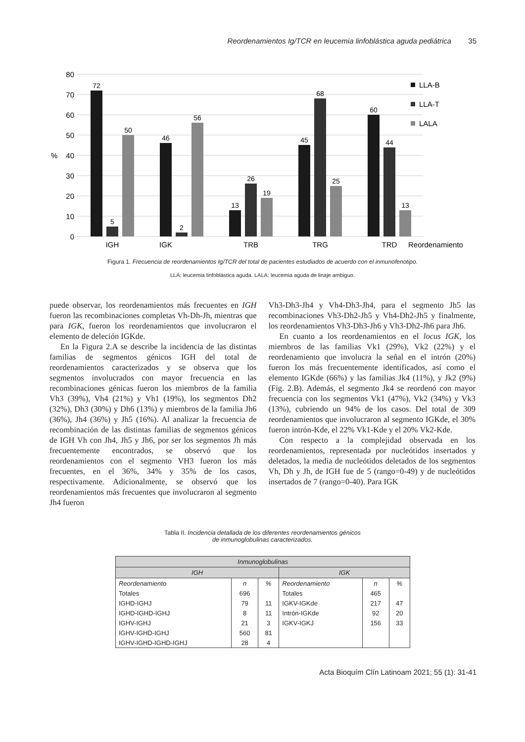Reordenamientos Ig/TCR en leucemia linfoblástica aguda pediátrica 35
80
70
60
50
40
30
20
10
0
%
72
5
50
46
2
56
13
26
19
45
68
25
60
44
13
IGH
IGK
TRB
TRG
TRD
Reordenamiento
LLA-B
LLA-T
LALA
Figura 1. Frecuencia de reordenamientos Ig/TCR del total de pacientes estudiados de acuerdo con el inmunofenotipo.
LLA: leucemia linfoblástica aguda. LALA: leucemia aguda de linaje ambiguo.
puede observar, los reordenamientos más frecuentes en IGH fueron las recombinaciones completas Vh-Dh-Jh, mientras que para IGK, fueron los reordenamientos que involucraron el elemento de deleción IGKde.
En la Figura 2.A se describe la incidencia de las distintas familias de segmentos génicos IGH del total de reordenamientos caracterizados y se observa que los segmentos involucrados con mayor frecuencia en las recombinaciones génicas fueron los miembros de la familia Vh3 (39%), Vh4 (21%) y Vh1 (19%), los segmentos Dh2 (32%), Dh3 (30%) y Dh6 (13%) y miembros de la familia Jh6 (36%), Jh4 (36%) y Jh5 (16%). Al analizar la frecuencia de recombinación de las distintas familias de segmentos génicos de IGH Vh con Jh4, Jh5 y Jh6, por ser los segmentos Jh más frecuentemente encontrados, se observó que los reordenamientos con el segmento VH3 fueron los más frecuentes, en el 36%, 34% y 35% de los casos, respectivamente. Adicionalmente, se observó que los reordenamientos más frecuentes que involucraron al segmento Jh4 fueron
Vh3-Dh3-Jh4 y Vh4-Dh3-Jh4, para el segmento Jh5 las recombinaciones Vh3-Dh2-Jh5 y Vh4-Dh2-Jh5 y finalmente, los reordenamientos Vh3-Dh3-Jh6 y Vh3-Dh2-Jh6 para Jh6.
En cuanto a los reordenamientos en el locus IGK, los miembros de las familias Vk1 (29%), Vk2 (22%) y el reordenamiento que involucra la señal en el intrón (20%) fueron los más frecuentemente identificados, así como el elemento IGKde (66%) y las familias Jk4 (11%), y Jk2 (9%) (Fig. 2.B). Además, el segmento Jk4 se reordenó con mayor frecuencia con los segmentos Vk1 (47%), Vk2 (34%) y Vk3 (13%), cubriendo un 94% de los casos. Del total de 309 reordenamientos que involucraron al segmento IGKde, el 30% fueron intrón-Kde, el 22% Vk1-Kde y el 20% Vk2-Kde.
Con respecto a la complejidad observada en los reordenamientos, representada por nucleótidos insertados y deletados, la media de nucleótidos deletados de los segmentos Vh, Dh y Jh, de IGH fue de 5 (rango=0-49) y de nucleótidos insertados de 7 (rango=0-40). Para IGK
Tabla II. Incidencia detallada de los diferentes reordenamientos génicos
de inmunoglobulinas caracterizados.
| Inmunoglobulinas | | | | | |
| --- | --- | --- | --- | --- | --- |
| IGH | | | IGK | | |
| Reordenamiento | n | % | Reordenamiento | n | % |
| Totales | 696 | | Totales | 465 | |
| IGHD-IGHJ | 79 | 11 | IGKV-IGKde | 217 | 47 |
| IGHD-IGHD-IGHJ | 8 | 11 | Intrón-IGKde | 92 | 20 |
| IGHV-IGHJ | 21 | 3 | IGKV-IGKJ | 156 | 33 |
| IGHV-IGHD-IGHJ | 560 | 81 | | | |
| IGHV-IGHD-IGHD-IGHJ | 28 | 4 | | | |
Acta Bioquím Clín Latinoam 2021; 55 (1): 31-41